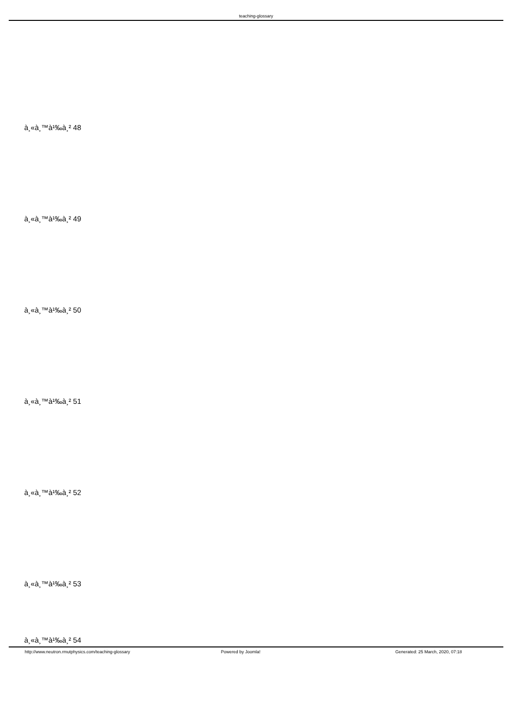teaching-glossary
à¸«à¸™à¹‰à¸² 48
à¸«à¸™à¹‰à¸² 49
à¸«à¸™à¹‰à¸² 50
à¸«à¸™à¹‰à¸² 51
à¸«à¸™à¹‰à¸² 52
à¸«à¸™à¹‰à¸² 53
à¸«à¸™à¹‰à¸² 54
http://www.neutron.rmutphysics.com/teaching-glossary Powered by Joomla! Generated: 25 March, 2020, 07:18